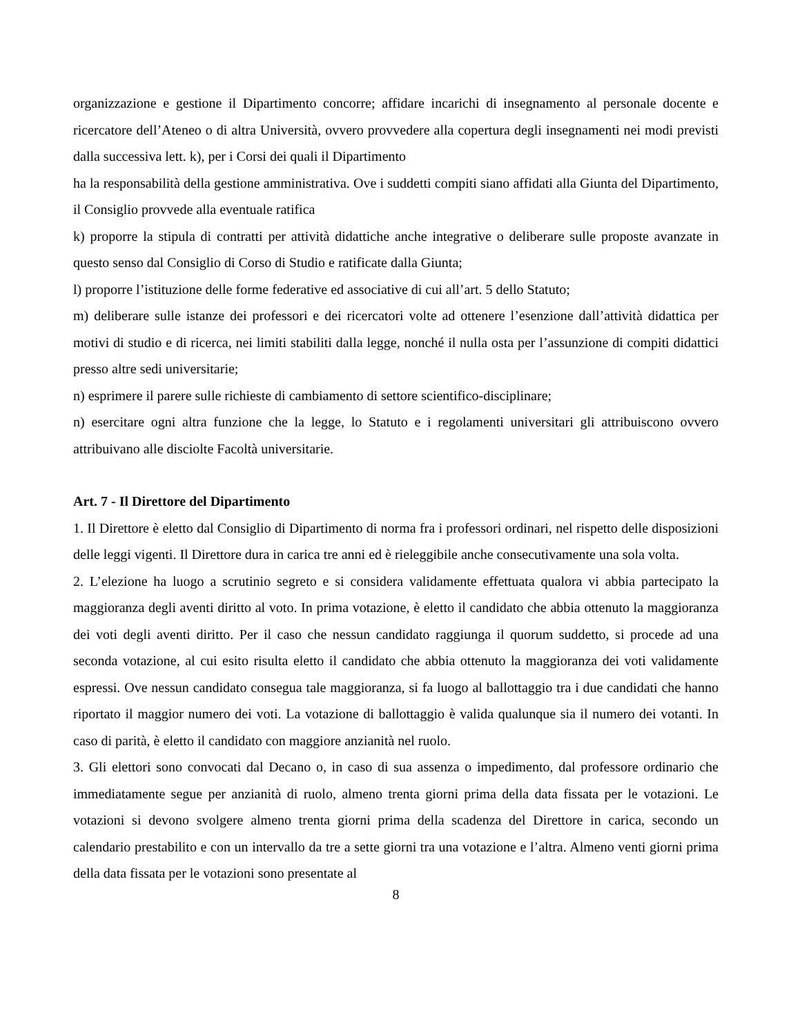organizzazione e gestione il Dipartimento concorre; affidare incarichi di insegnamento al personale docente e ricercatore dell’Ateneo o di altra Università, ovvero provvedere alla copertura degli insegnamenti nei modi previsti dalla successiva lett. k), per i Corsi dei quali il Dipartimento
ha la responsabilità della gestione amministrativa. Ove i suddetti compiti siano affidati alla Giunta del Dipartimento, il Consiglio provvede alla eventuale ratifica
k) proporre la stipula di contratti per attività didattiche anche integrative o deliberare sulle proposte avanzate in questo senso dal Consiglio di Corso di Studio e ratificate dalla Giunta;
l) proporre l’istituzione delle forme federative ed associative di cui all’art. 5 dello Statuto;
m) deliberare sulle istanze dei professori e dei ricercatori volte ad ottenere l’esenzione dall’attività didattica per motivi di studio e di ricerca, nei limiti stabiliti dalla legge, nonché il nulla osta per l’assunzione di compiti didattici presso altre sedi universitarie;
n) esprimere il parere sulle richieste di cambiamento di settore scientifico-disciplinare;
n) esercitare ogni altra funzione che la legge, lo Statuto e i regolamenti universitari gli attribuiscono ovvero attribuivano alle disciolte Facoltà universitarie.
Art. 7 - Il Direttore del Dipartimento
1. Il Direttore è eletto dal Consiglio di Dipartimento di norma fra i professori ordinari, nel rispetto delle disposizioni delle leggi vigenti. Il Direttore dura in carica tre anni ed è rieleggibile anche consecutivamente una sola volta.
2. L’elezione ha luogo a scrutinio segreto e si considera validamente effettuata qualora vi abbia partecipato la maggioranza degli aventi diritto al voto. In prima votazione, è eletto il candidato che abbia ottenuto la maggioranza dei voti degli aventi diritto. Per il caso che nessun candidato raggiunga il quorum suddetto, si procede ad una seconda votazione, al cui esito risulta eletto il candidato che abbia ottenuto la maggioranza dei voti validamente espressi. Ove nessun candidato consegua tale maggioranza, si fa luogo al ballottaggio tra i due candidati che hanno riportato il maggior numero dei voti. La votazione di ballottaggio è valida qualunque sia il numero dei votanti. In caso di parità, è eletto il candidato con maggiore anzianità nel ruolo.
3. Gli elettori sono convocati dal Decano o, in caso di sua assenza o impedimento, dal professore ordinario che immediatamente segue per anzianità di ruolo, almeno trenta giorni prima della data fissata per le votazioni. Le votazioni si devono svolgere almeno trenta giorni prima della scadenza del Direttore in carica, secondo un calendario prestabilito e con un intervallo da tre a sette giorni tra una votazione e l’altra. Almeno venti giorni prima della data fissata per le votazioni sono presentate al
8